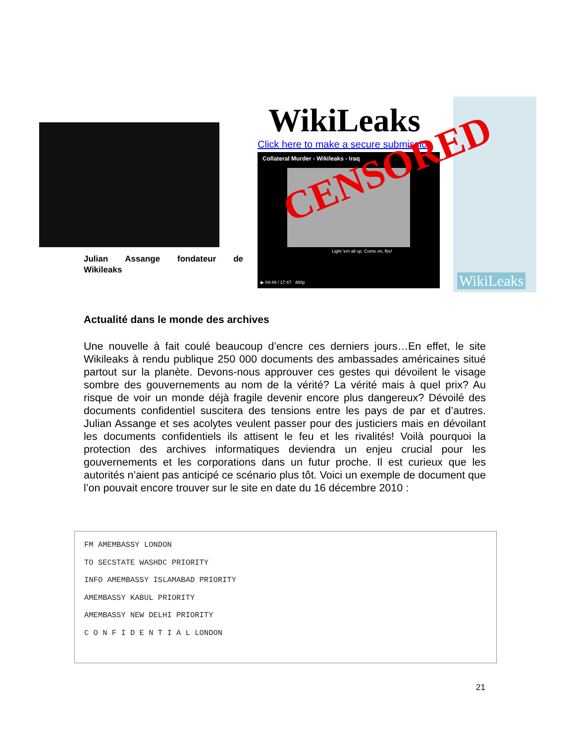Julian Assange fondateur de
Wikileaks
WikiLeaks
Click here to make a secure submission
Collateral Murder - Wikileaks - Iraq
Light 'em all up. Come on, fire!
▶ 04:49 / 17:47 480p
WikiLeaks
CENSORED
Actualité dans le monde des archives
Une nouvelle à fait coulé beaucoup d’encre ces derniers jours…En effet, le site Wikileaks à rendu publique 250 000 documents des ambassades américaines situé partout sur la planète. Devons-nous approuver ces gestes qui dévoilent le visage sombre des gouvernements au nom de la vérité? La vérité mais à quel prix? Au risque de voir un monde déjà fragile devenir encore plus dangereux? Dévoilé des documents confidentiel suscitera des tensions entre les pays de par et d’autres. Julian Assange et ses acolytes veulent passer pour des justiciers mais en dévoilant les documents confidentiels ils attisent le feu et les rivalités! Voilà pourquoi la protection des archives informatiques deviendra un enjeu crucial pour les gouvernements et les corporations dans un futur proche. Il est curieux que les autorités n’aient pas anticipé ce scénario plus tôt. Voici un exemple de document que l’on pouvait encore trouver sur le site en date du 16 décembre 2010 :
FM AMEMBASSY LONDON
TO SECSTATE WASHDC PRIORITY
INFO AMEMBASSY ISLAMABAD PRIORITY
AMEMBASSY KABUL PRIORITY
AMEMBASSY NEW DELHI PRIORITY
C O N F I D E N T I A L LONDON
21